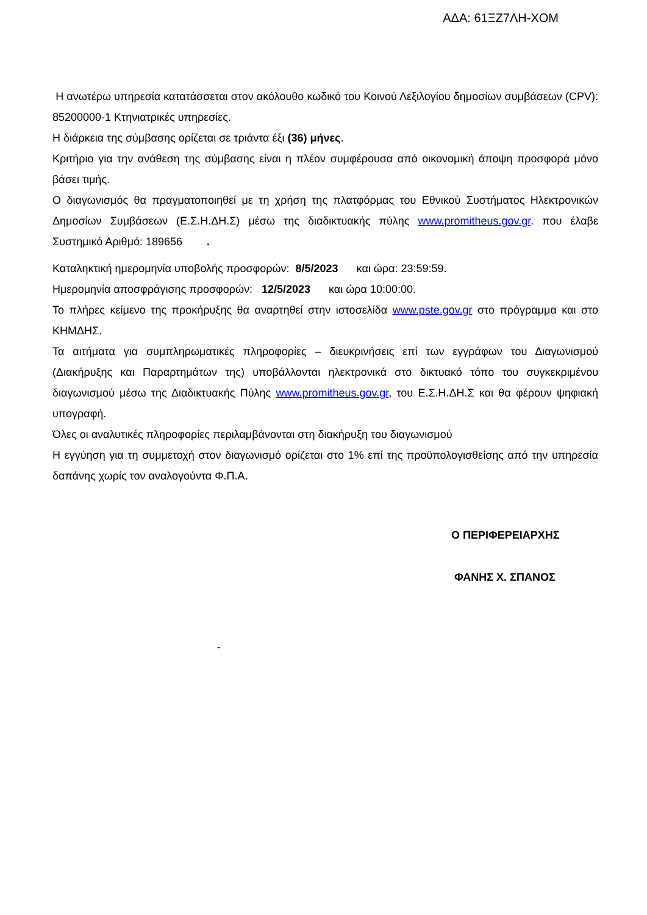ΑΔΑ: 61ΞΖ7ΛΗ-ΧΟΜ
Η ανωτέρω υπηρεσία κατατάσσεται στον ακόλουθο κωδικό του Κοινού Λεξιλογίου δημοσίων συμβάσεων (CPV): 85200000-1 Κτηνιατρικές υπηρεσίες.
Η διάρκεια της σύμβασης ορίζεται σε τριάντα έξι (36) μήνες.
Κριτήριο για την ανάθεση της σύμβασης είναι η πλέον συμφέρουσα από οικονομική άποψη προσφορά μόνο βάσει τιμής.
Ο διαγωνισμός θα πραγματοποιηθεί με τη χρήση της πλατφόρμας του Εθνικού Συστήματος Ηλεκτρονικών Δημοσίων Συμβάσεων (Ε.Σ.Η.ΔΗ.Σ) μέσω της διαδικτυακής πύλης www.promitheus.gov.gr. που έλαβε Συστημικό Αριθμό: 189656 .
Καταληκτική ημερομηνία υποβολής προσφορών: 8/5/2023 και ώρα: 23:59:59.
Ημερομηνία αποσφράγισης προσφορών: 12/5/2023 και ώρα 10:00:00.
Το πλήρες κείμενο της προκήρυξης θα αναρτηθεί στην ιστοσελίδα www.pste.gov.gr στο πρόγραμμα και στο ΚΗΜΔΗΣ.
Τα αιτήματα για συμπληρωματικές πληροφορίες – διευκρινήσεις επί των εγγράφων του Διαγωνισμού (Διακήρυξης και Παραρτημάτων της) υποβάλλονται ηλεκτρονικά στο δικτυακό τόπο του συγκεκριμένου διαγωνισμού μέσω της Διαδικτυακής Πύλης www.promitheus.gov.gr, του Ε.Σ.Η.ΔΗ.Σ και θα φέρουν ψηφιακή υπογραφή.
Όλες οι αναλυτικές πληροφορίες περιλαμβάνονται στη διακήρυξη του διαγωνισμού
Η εγγύηση για τη συμμετοχή στον διαγωνισμό ορίζεται στο 1% επί της προϋπολογισθείσης από την υπηρεσία δαπάνης χωρίς τον αναλογούντα Φ.Π.Α.
Ο ΠΕΡΙΦΕΡΕΙΑΡΧΗΣ
ΦΑΝΗΣ Χ. ΣΠΑΝΟΣ
-